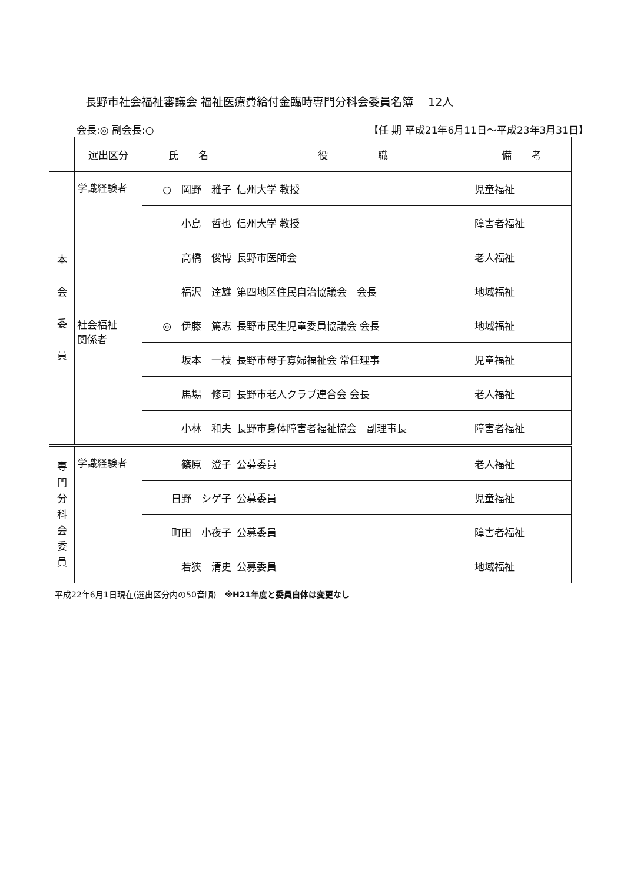長野市社会福祉審議会 福祉医療費給付金臨時専門分科会委員名簿　 12人
会長:◎ 副会長:○ 【任 期 平成21年6月11日～平成23年3月31日】
| | 選出区分 | 氏 名 | 役 職 | 備 考 |
| --- | --- | --- | --- | --- |
| 本 会 委 員 | 学識経験者 | ○ 岡野 雅子 | 信州大学 教授 | 児童福祉 |
| | | 小島 哲也 | 信州大学 教授 | 障害者福祉 |
| | | 高橋 俊博 | 長野市医師会 | 老人福祉 |
| | | 福沢 達雄 | 第四地区住民自治協議会 会長 | 地域福祉 |
| | 社会福祉 関係者 | ◎ 伊藤 篤志 | 長野市民生児童委員協議会 会長 | 地域福祉 |
| | | 坂本 一枝 | 長野市母子寡婦福祉会 常任理事 | 児童福祉 |
| | | 馬場 修司 | 長野市老人クラブ連合会 会長 | 老人福祉 |
| | | 小林 和夫 | 長野市身体障害者福祉協会 副理事長 | 障害者福祉 |
| 専 門 分 科 会 委 員 | 学識経験者 | 篠原 澄子 | 公募委員 | 老人福祉 |
| | | 日野 シゲ子 | 公募委員 | 児童福祉 |
| | | 町田 小夜子 | 公募委員 | 障害者福祉 |
| | | 若狭 清史 | 公募委員 | 地域福祉 |
平成22年6月1日現在(選出区分内の50音順)　※H21年度と委員自体は変更なし